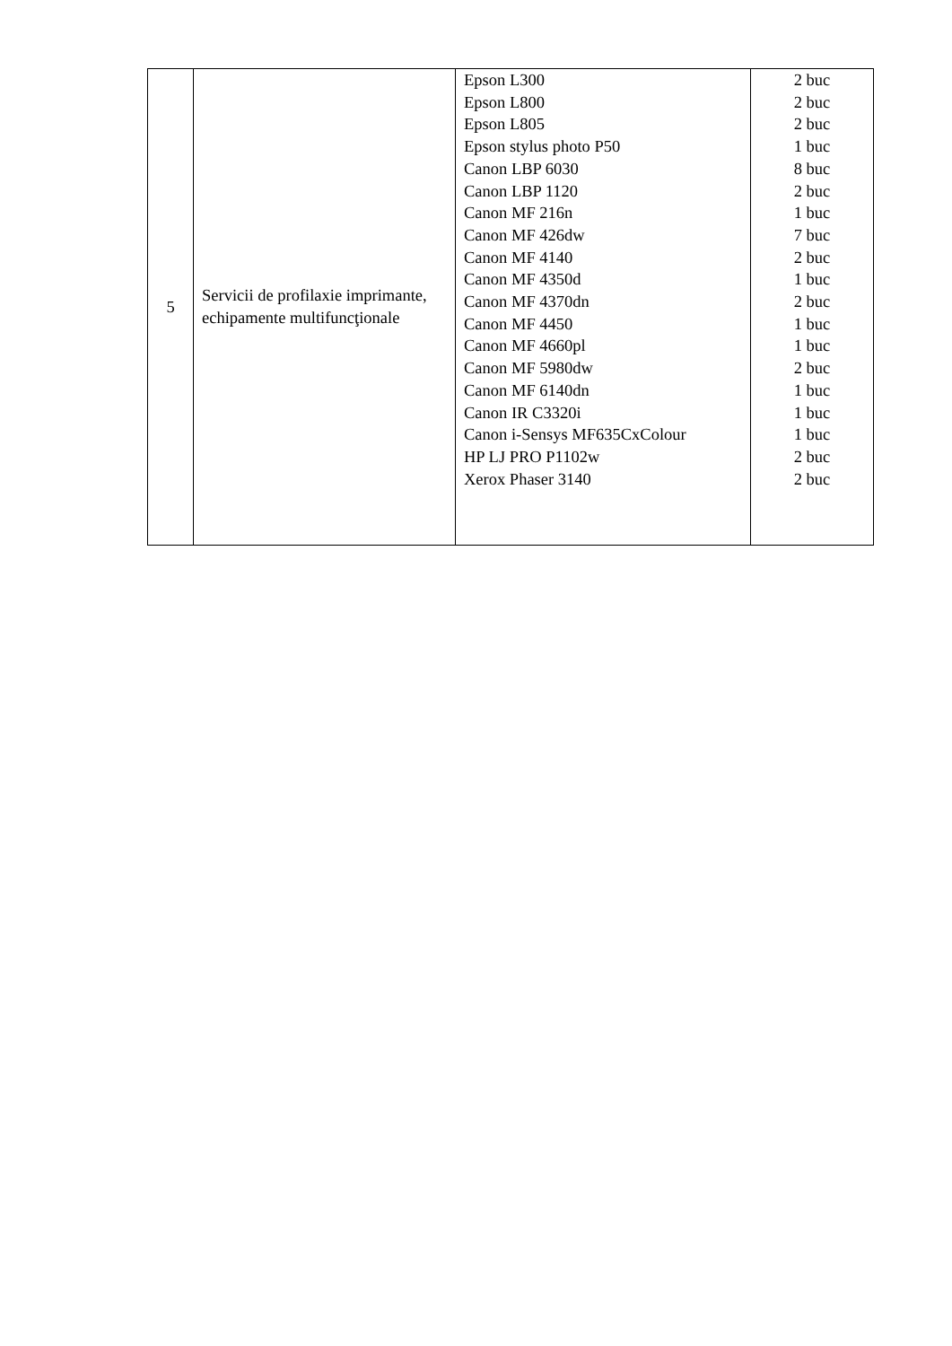| 5 | Servicii de profilaxie imprimante, echipamente multifuncţionale | Epson L300 Epson L800 Epson L805 Epson stylus photo P50 Canon LBP 6030 Canon LBP 1120 Canon MF 216n Canon MF 426dw Canon MF 4140 Canon MF 4350d Canon MF 4370dn Canon MF 4450 Canon MF 4660pl Canon MF 5980dw Canon MF 6140dn Canon IR C3320i Canon i-Sensys MF635CxColour HP LJ PRO P1102w Xerox Phaser 3140 | 2 buc 2 buc 2 buc 1 buc 8 buc 2 buc 1 buc 7 buc 2 buc 1 buc 2 buc 1 buc 1 buc 2 buc 1 buc 1 buc 1 buc 2 buc 2 buc |